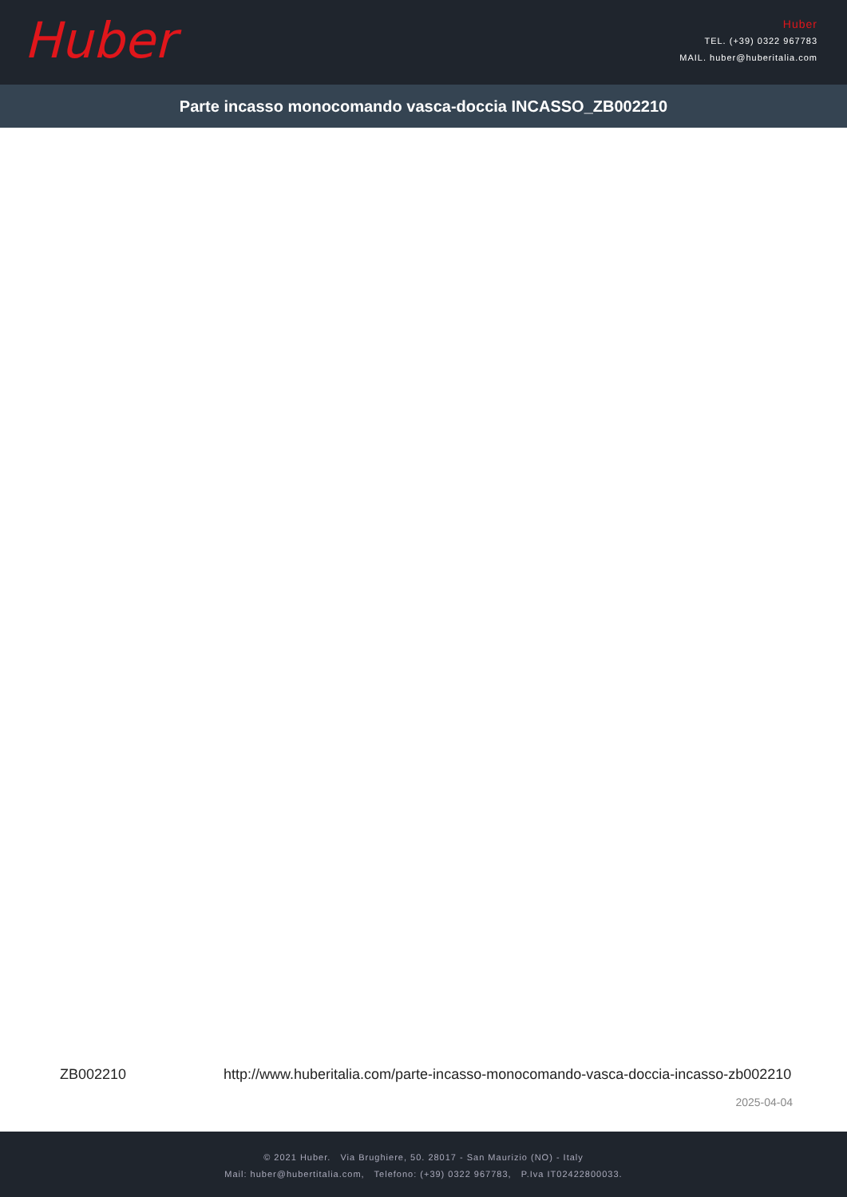Huber
Huber
TEL. (+39) 0322 967783
MAIL. huber@huberitalia.com
Parte incasso monocomando vasca-doccia INCASSO_ZB002210
ZB002210 http://www.huberitalia.com/parte-incasso-monocomando-vasca-doccia-incasso-zb002210
2025-04-04
© 2021 Huber. Via Brughiere, 50. 28017 - San Maurizio (NO) - Italy
Mail: huber@hubertitalia.com, Telefono: (+39) 0322 967783, P.Iva IT02422800033.